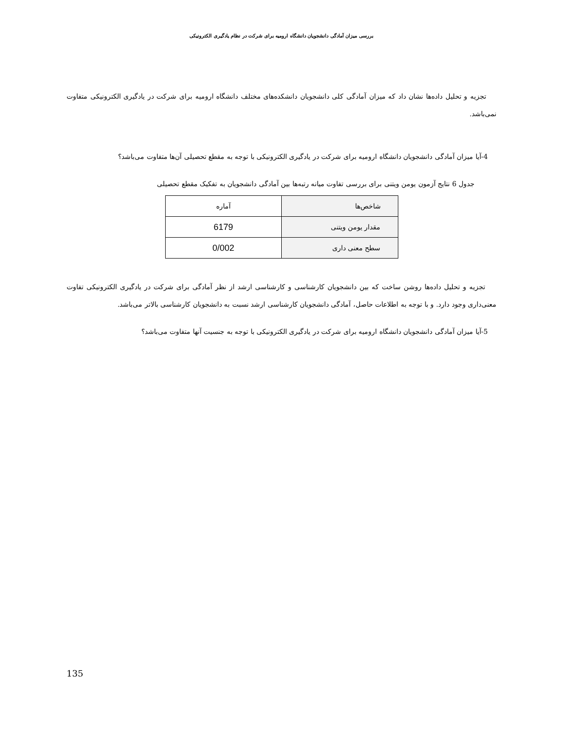بررسی میزان آمادگی دانشجویان دانشگاه ارومیه برای شرکت در نظام یادگیری الکترونیکی
تجزیه و تحلیل داده‌ها نشان داد که میزان آمادگی کلی دانشجویان دانشکده‌های مختلف دانشگاه ارومیه برای شرکت در یادگیری الکترونیکی متفاوت نمی‌باشد.
4-آیا میزان آمادگی دانشجویان دانشگاه ارومیه برای شرکت در یادگیری الکترونیکی با توجه به مقطع تحصیلی آن‌ها متفاوت می‌باشد؟
جدول 6 نتایج آزمون یومن ویتنی برای بررسی تفاوت میانه رتبه‌ها بین آمادگی دانشجویان به تفکیک مقطع تحصیلی
| شاخص‌ها | آماره |
| --- | --- |
| مقدار یومن ویتنی | 6179 |
| سطح معنی داری | 0/002 |
تجزیه و تحلیل داده‌ها روشن ساخت که بین دانشجویان کارشناسی و کارشناسی ارشد از نظر آمادگی برای شرکت در یادگیری الکترونیکی تفاوت معنی‌داری وجود دارد. و با توجه به اطلاعات حاصل، آمادگی دانشجویان کارشناسی ارشد نسبت به دانشجویان کارشناسی بالاتر می‌باشد.
5-آیا میزان آمادگی دانشجویان دانشگاه ارومیه برای شرکت در یادگیری الکترونیکی با توجه به جنسیت آنها متفاوت می‌باشد؟
135